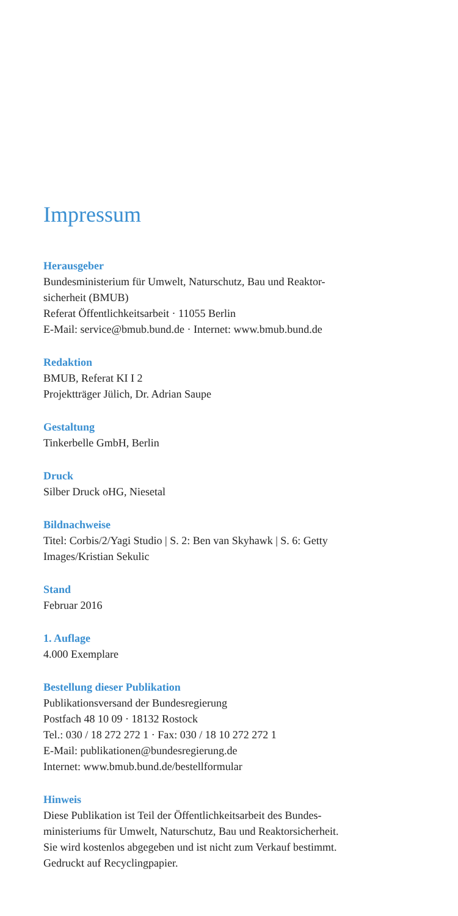Impressum
Herausgeber
Bundesministerium für Umwelt, Naturschutz, Bau und Reaktor-
sicherheit (BMUB)
Referat Öffentlichkeitsarbeit · 11055 Berlin
E-Mail: service@bmub.bund.de · Internet: www.bmub.bund.de
Redaktion
BMUB, Referat KI I 2
Projektträger Jülich, Dr. Adrian Saupe
Gestaltung
Tinkerbelle GmbH, Berlin
Druck
Silber Druck oHG, Niesetal
Bildnachweise
Titel: Corbis/2/Yagi Studio | S. 2: Ben van Skyhawk | S. 6: Getty
Images/Kristian Sekulic
Stand
Februar 2016
1. Auflage
4.000 Exemplare
Bestellung dieser Publikation
Publikationsversand der Bundesregierung
Postfach 48 10 09 · 18132 Rostock
Tel.: 030 / 18 272 272 1 · Fax: 030 / 18 10 272 272 1
E-Mail: publikationen@bundesregierung.de
Internet: www.bmub.bund.de/bestellformular
Hinweis
Diese Publikation ist Teil der Öffentlichkeitsarbeit des Bundes-
ministeriums für Umwelt, Naturschutz, Bau und Reaktorsicherheit.
Sie wird kostenlos abgegeben und ist nicht zum Verkauf bestimmt.
Gedruckt auf Recyclingpapier.